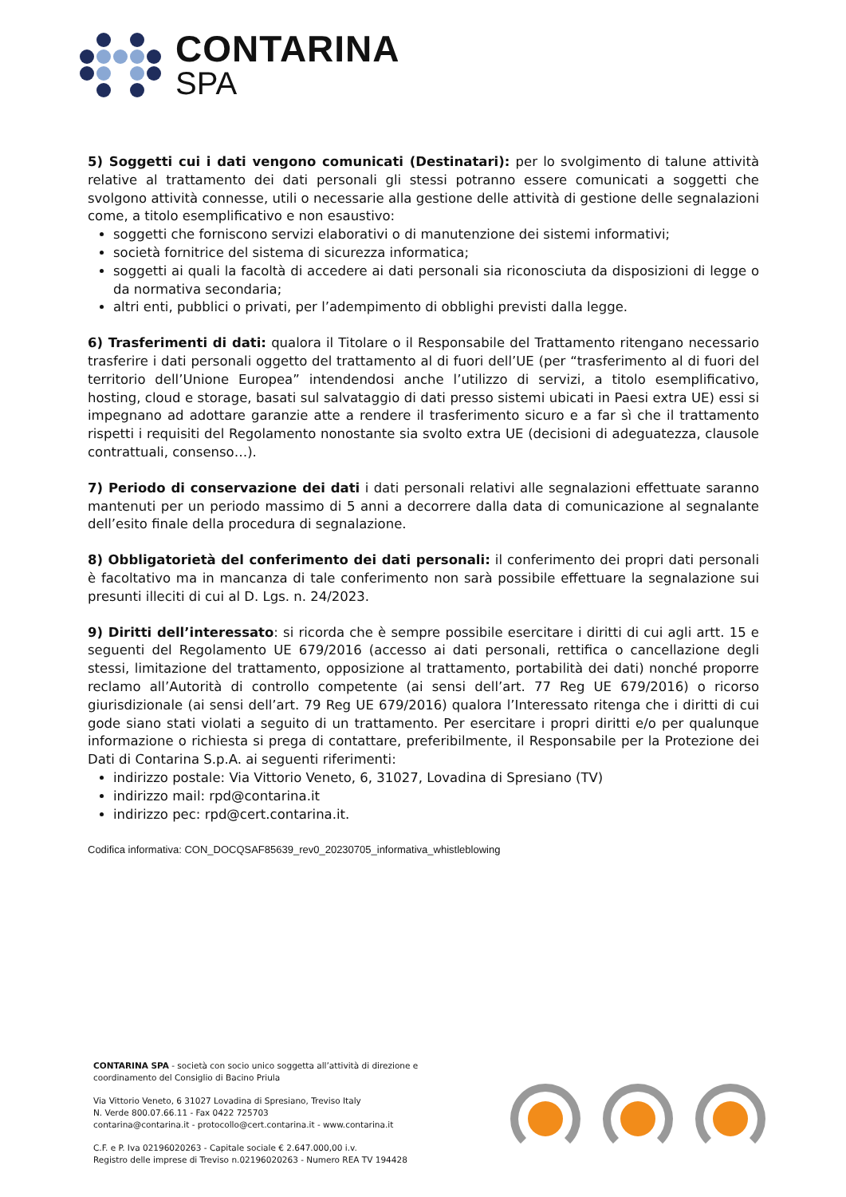CONTARINA
SPA
5) Soggetti cui i dati vengono comunicati (Destinatari): per lo svolgimento di talune attività relative al trattamento dei dati personali gli stessi potranno essere comunicati a soggetti che svolgono attività connesse, utili o necessarie alla gestione delle attività di gestione delle segnalazioni come, a titolo esemplificativo e non esaustivo:
soggetti che forniscono servizi elaborativi o di manutenzione dei sistemi informativi;
società fornitrice del sistema di sicurezza informatica;
soggetti ai quali la facoltà di accedere ai dati personali sia riconosciuta da disposizioni di legge o da normativa secondaria;
altri enti, pubblici o privati, per l’adempimento di obblighi previsti dalla legge.
6) Trasferimenti di dati: qualora il Titolare o il Responsabile del Trattamento ritengano necessario trasferire i dati personali oggetto del trattamento al di fuori dell’UE (per “trasferimento al di fuori del territorio dell’Unione Europea” intendendosi anche l’utilizzo di servizi, a titolo esemplificativo, hosting, cloud e storage, basati sul salvataggio di dati presso sistemi ubicati in Paesi extra UE) essi si impegnano ad adottare garanzie atte a rendere il trasferimento sicuro e a far sì che il trattamento rispetti i requisiti del Regolamento nonostante sia svolto extra UE (decisioni di adeguatezza, clausole contrattuali, consenso…).
7) Periodo di conservazione dei dati i dati personali relativi alle segnalazioni effettuate saranno mantenuti per un periodo massimo di 5 anni a decorrere dalla data di comunicazione al segnalante dell’esito finale della procedura di segnalazione.
8) Obbligatorietà del conferimento dei dati personali: il conferimento dei propri dati personali è facoltativo ma in mancanza di tale conferimento non sarà possibile effettuare la segnalazione sui presunti illeciti di cui al D. Lgs. n. 24/2023.
9) Diritti dell’interessato: si ricorda che è sempre possibile esercitare i diritti di cui agli artt. 15 e seguenti del Regolamento UE 679/2016 (accesso ai dati personali, rettifica o cancellazione degli stessi, limitazione del trattamento, opposizione al trattamento, portabilità dei dati) nonché proporre reclamo all’Autorità di controllo competente (ai sensi dell’art. 77 Reg UE 679/2016) o ricorso giurisdizionale (ai sensi dell’art. 79 Reg UE 679/2016) qualora l’Interessato ritenga che i diritti di cui gode siano stati violati a seguito di un trattamento. Per esercitare i propri diritti e/o per qualunque informazione o richiesta si prega di contattare, preferibilmente, il Responsabile per la Protezione dei Dati di Contarina S.p.A. ai seguenti riferimenti:
indirizzo postale: Via Vittorio Veneto, 6, 31027, Lovadina di Spresiano (TV)
indirizzo mail: rpd@contarina.it
indirizzo pec: rpd@cert.contarina.it.
Codifica informativa: CON_DOCQSAF85639_rev0_20230705_informativa_whistleblowing
CONTARINA SPA - società con socio unico soggetta all’attività di direzione e coordinamento del Consiglio di Bacino Priula
Via Vittorio Veneto, 6 31027 Lovadina di Spresiano, Treviso Italy
N. Verde 800.07.66.11 - Fax 0422 725703
contarina@contarina.it - protocollo@cert.contarina.it - www.contarina.it
C.F. e P. Iva 02196020263 - Capitale sociale € 2.647.000,00 i.v.
Registro delle imprese di Treviso n.02196020263 - Numero REA TV 194428